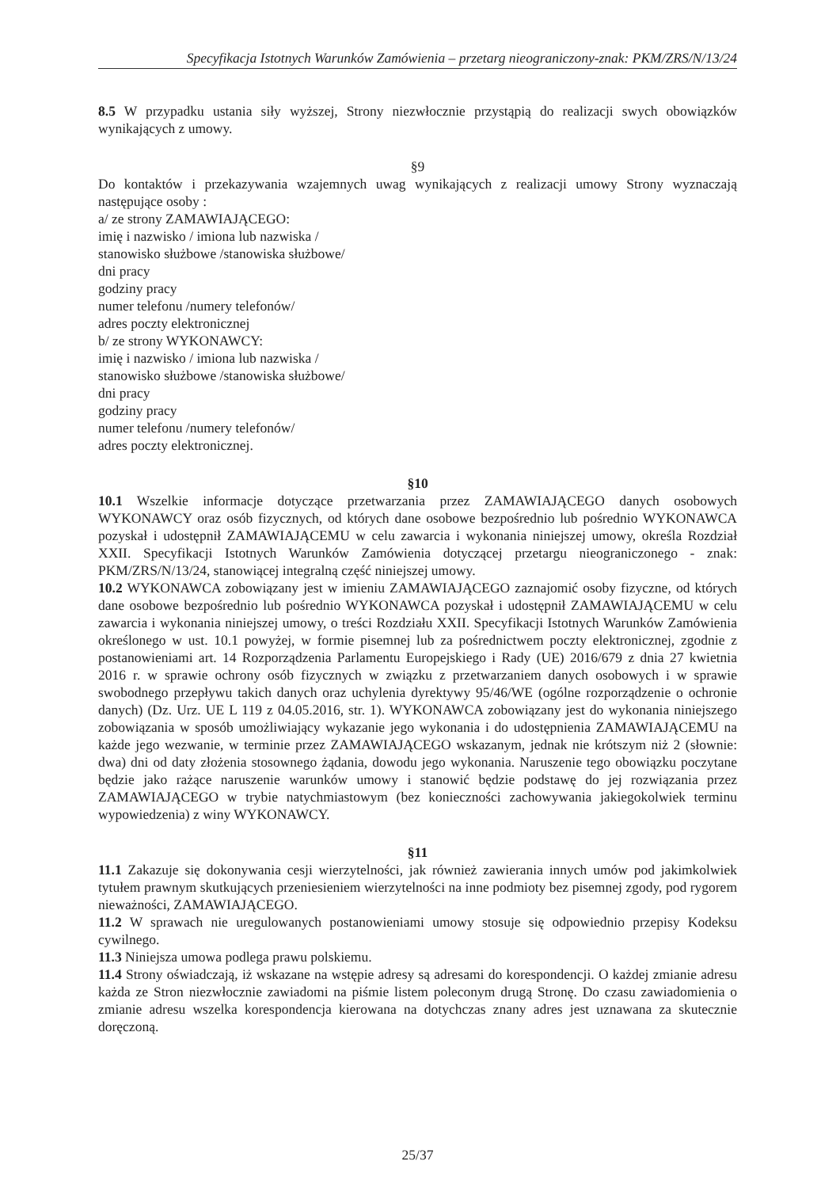Specyfikacja Istotnych Warunków Zamówienia – przetarg nieograniczony-znak: PKM/ZRS/N/13/24
8.5 W przypadku ustania siły wyższej, Strony niezwłocznie przystąpią do realizacji swych obowiązków wynikających z umowy.
§9
Do kontaktów i przekazywania wzajemnych uwag wynikających z realizacji umowy Strony wyznaczają następujące osoby :
a/ ze strony ZAMAWIAJĄCEGO:
imię i nazwisko / imiona lub nazwiska /
stanowisko służbowe /stanowiska służbowe/
dni pracy
godziny pracy
numer telefonu /numery telefonów/
adres poczty elektronicznej
b/ ze strony WYKONAWCY:
imię i nazwisko / imiona lub nazwiska /
stanowisko służbowe /stanowiska służbowe/
dni pracy
godziny pracy
numer telefonu /numery telefonów/
adres poczty elektronicznej.
§10
10.1 Wszelkie informacje dotyczące przetwarzania przez ZAMAWIAJĄCEGO danych osobowych WYKONAWCY oraz osób fizycznych, od których dane osobowe bezpośrednio lub pośrednio WYKONAWCA pozyskał i udostępnił ZAMAWIAJĄCEMU w celu zawarcia i wykonania niniejszej umowy, określa Rozdział XXII. Specyfikacji Istotnych Warunków Zamówienia dotyczącej przetargu nieograniczonego - znak: PKM/ZRS/N/13/24, stanowiącej integralną część niniejszej umowy.
10.2 WYKONAWCA zobowiązany jest w imieniu ZAMAWIAJĄCEGO zaznajomić osoby fizyczne, od których dane osobowe bezpośrednio lub pośrednio WYKONAWCA pozyskał i udostępnił ZAMAWIAJĄCEMU w celu zawarcia i wykonania niniejszej umowy, o treści Rozdziału XXII. Specyfikacji Istotnych Warunków Zamówienia określonego w ust. 10.1 powyżej, w formie pisemnej lub za pośrednictwem poczty elektronicznej, zgodnie z postanowieniami art. 14 Rozporządzenia Parlamentu Europejskiego i Rady (UE) 2016/679 z dnia 27 kwietnia 2016 r. w sprawie ochrony osób fizycznych w związku z przetwarzaniem danych osobowych i w sprawie swobodnego przepływu takich danych oraz uchylenia dyrektywy 95/46/WE (ogólne rozporządzenie o ochronie danych) (Dz. Urz. UE L 119 z 04.05.2016, str. 1). WYKONAWCA zobowiązany jest do wykonania niniejszego zobowiązania w sposób umożliwiający wykazanie jego wykonania i do udostępnienia ZAMAWIAJĄCEMU na każde jego wezwanie, w terminie przez ZAMAWIAJĄCEGO wskazanym, jednak nie krótszym niż 2 (słownie: dwa) dni od daty złożenia stosownego żądania, dowodu jego wykonania. Naruszenie tego obowiązku poczytane będzie jako rażące naruszenie warunków umowy i stanowić będzie podstawę do jej rozwiązania przez ZAMAWIAJĄCEGO w trybie natychmiastowym (bez konieczności zachowywania jakiegokolwiek terminu wypowiedzenia) z winy WYKONAWCY.
§11
11.1 Zakazuje się dokonywania cesji wierzytelności, jak również zawierania innych umów pod jakimkolwiek tytułem prawnym skutkujących przeniesieniem wierzytelności na inne podmioty bez pisemnej zgody, pod rygorem nieważności, ZAMAWIAJĄCEGO.
11.2 W sprawach nie uregulowanych postanowieniami umowy stosuje się odpowiednio przepisy Kodeksu cywilnego.
11.3 Niniejsza umowa podlega prawu polskiemu.
11.4 Strony oświadczają, iż wskazane na wstępie adresy są adresami do korespondencji. O każdej zmianie adresu każda ze Stron niezwłocznie zawiadomi na piśmie listem poleconym drugą Stronę. Do czasu zawiadomienia o zmianie adresu wszelka korespondencja kierowana na dotychczas znany adres jest uznawana za skutecznie doręczoną.
25/37